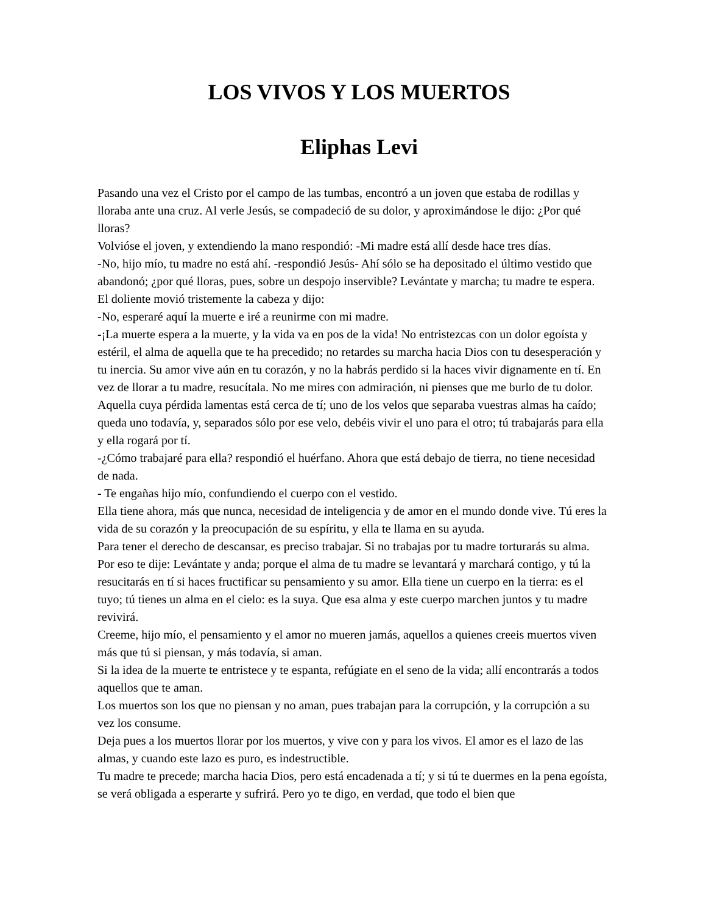LOS VIVOS Y LOS MUERTOS
Eliphas Levi
Pasando una vez el Cristo por el campo de las tumbas, encontró a un joven que estaba de rodillas y lloraba ante una cruz. Al verle Jesús, se compadeció de su dolor, y aproximándose le dijo: ¿Por qué lloras?
Volvióse el joven, y extendiendo la mano respondió: -Mi madre está allí desde hace tres días.
-No, hijo mío, tu madre no está ahí. -respondió Jesús- Ahí sólo se ha depositado el último vestido que abandonó; ¿por qué lloras, pues, sobre un despojo inservible? Levántate y marcha; tu madre te espera.
El doliente movió tristemente la cabeza y dijo:
-No, esperaré aquí la muerte e iré a reunirme con mi madre.
-¡La muerte espera a la muerte, y la vida va en pos de la vida! No entristezcas con un dolor egoísta y estéril, el alma de aquella que te ha precedido; no retardes su marcha hacia Dios con tu desesperación y tu inercia. Su amor vive aún en tu corazón, y no la habrás perdido si la haces vivir dignamente en tí. En vez de llorar a tu madre, resucítala. No me mires con admiración, ni pienses que me burlo de tu dolor. Aquella cuya pérdida lamentas está cerca de tí; uno de los velos que separaba vuestras almas ha caído; queda uno todavía, y, separados sólo por ese velo, debéis vivir el uno para el otro; tú trabajarás para ella y ella rogará por tí.
-¿Cómo trabajaré para ella? respondió el huérfano. Ahora que está debajo de tierra, no tiene necesidad de nada.
- Te engañas hijo mío, confundiendo el cuerpo con el vestido.
Ella tiene ahora, más que nunca, necesidad de inteligencia y de amor en el mundo donde vive. Tú eres la vida de su corazón y la preocupación de su espíritu, y ella te llama en su ayuda.
Para tener el derecho de descansar, es preciso trabajar. Si no trabajas por tu madre torturarás su alma. Por eso te dije: Levántate y anda; porque el alma de tu madre se levantará y marchará contigo, y tú la resucitarás en tí si haces fructificar su pensamiento y su amor. Ella tiene un cuerpo en la tierra: es el tuyo; tú tienes un alma en el cielo: es la suya. Que esa alma y este cuerpo marchen juntos y tu madre revivirá.
Creeme, hijo mío, el pensamiento y el amor no mueren jamás, aquellos a quienes creeis muertos viven más que tú si piensan, y más todavía, si aman.
Si la idea de la muerte te entristece y te espanta, refúgiate en el seno de la vida; allí encontrarás a todos aquellos que te aman.
Los muertos son los que no piensan y no aman, pues trabajan para la corrupción, y la corrupción a su vez los consume.
Deja pues a los muertos llorar por los muertos, y vive con y para los vivos. El amor es el lazo de las almas, y cuando este lazo es puro, es indestructible.
Tu madre te precede; marcha hacia Dios, pero está encadenada a tí; y si tú te duermes en la pena egoísta, se verá obligada a esperarte y sufrirá. Pero yo te digo, en verdad, que todo el bien que